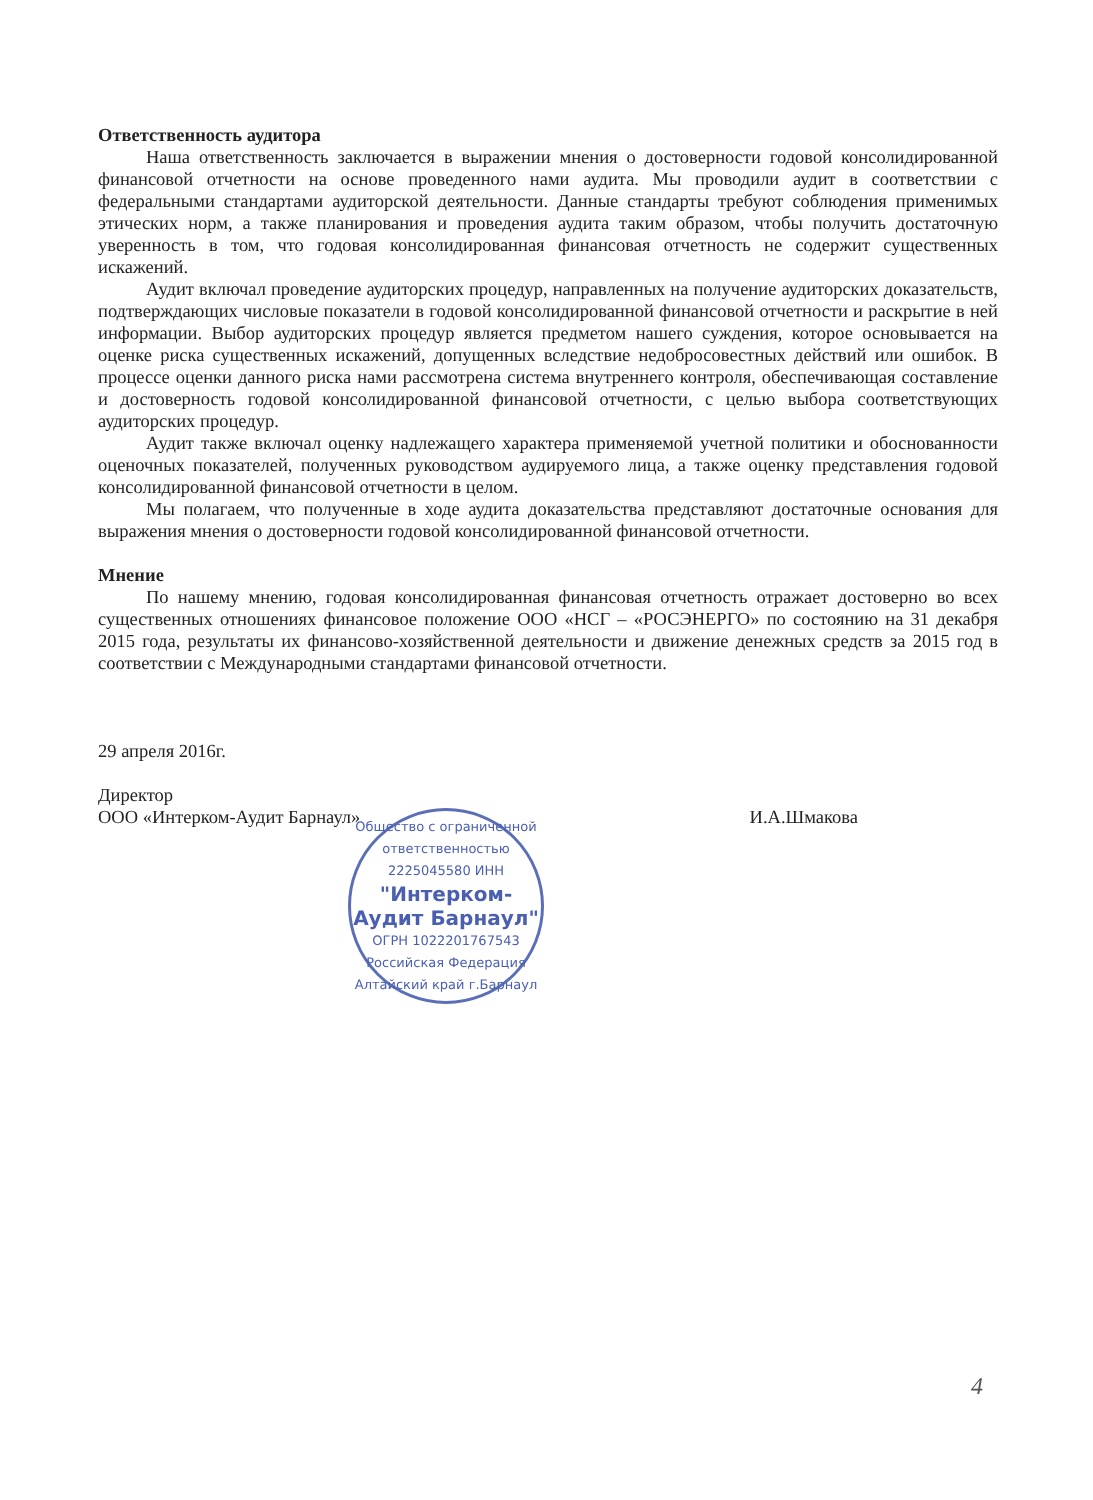Ответственность аудитора
Наша ответственность заключается в выражении мнения о достоверности годовой консолидированной финансовой отчетности на основе проведенного нами аудита. Мы проводили аудит в соответствии с федеральными стандартами аудиторской деятельности. Данные стандарты требуют соблюдения применимых этических норм, а также планирования и проведения аудита таким образом, чтобы получить достаточную уверенность в том, что годовая консолидированная финансовая отчетность не содержит существенных искажений.
Аудит включал проведение аудиторских процедур, направленных на получение аудиторских доказательств, подтверждающих числовые показатели в годовой консолидированной финансовой отчетности и раскрытие в ней информации. Выбор аудиторских процедур является предметом нашего суждения, которое основывается на оценке риска существенных искажений, допущенных вследствие недобросовестных действий или ошибок. В процессе оценки данного риска нами рассмотрена система внутреннего контроля, обеспечивающая составление и достоверность годовой консолидированной финансовой отчетности, с целью выбора соответствующих аудиторских процедур.
Аудит также включал оценку надлежащего характера применяемой учетной политики и обоснованности оценочных показателей, полученных руководством аудируемого лица, а также оценку представления годовой консолидированной финансовой отчетности в целом.
Мы полагаем, что полученные в ходе аудита доказательства представляют достаточные основания для выражения мнения о достоверности годовой консолидированной финансовой отчетности.
Мнение
По нашему мнению, годовая консолидированная финансовая отчетность отражает достоверно во всех существенных отношениях финансовое положение ООО «НСГ – «РОСЭНЕРГО» по состоянию на 31 декабря 2015 года, результаты их финансово-хозяйственной деятельности и движение денежных средств за 2015 год в соответствии с Международными стандартами финансовой отчетности.
29 апреля 2016г.
Директор
ООО «Интерком-Аудит Барнаул»
И.А.Шмакова
Общество с ограниченной ответственностью
2225045580 ИНН
"Интерком-Аудит Барнаул"
ОГРН 1022201767543
Российская Федерация Алтайский край г.Барнаул
4